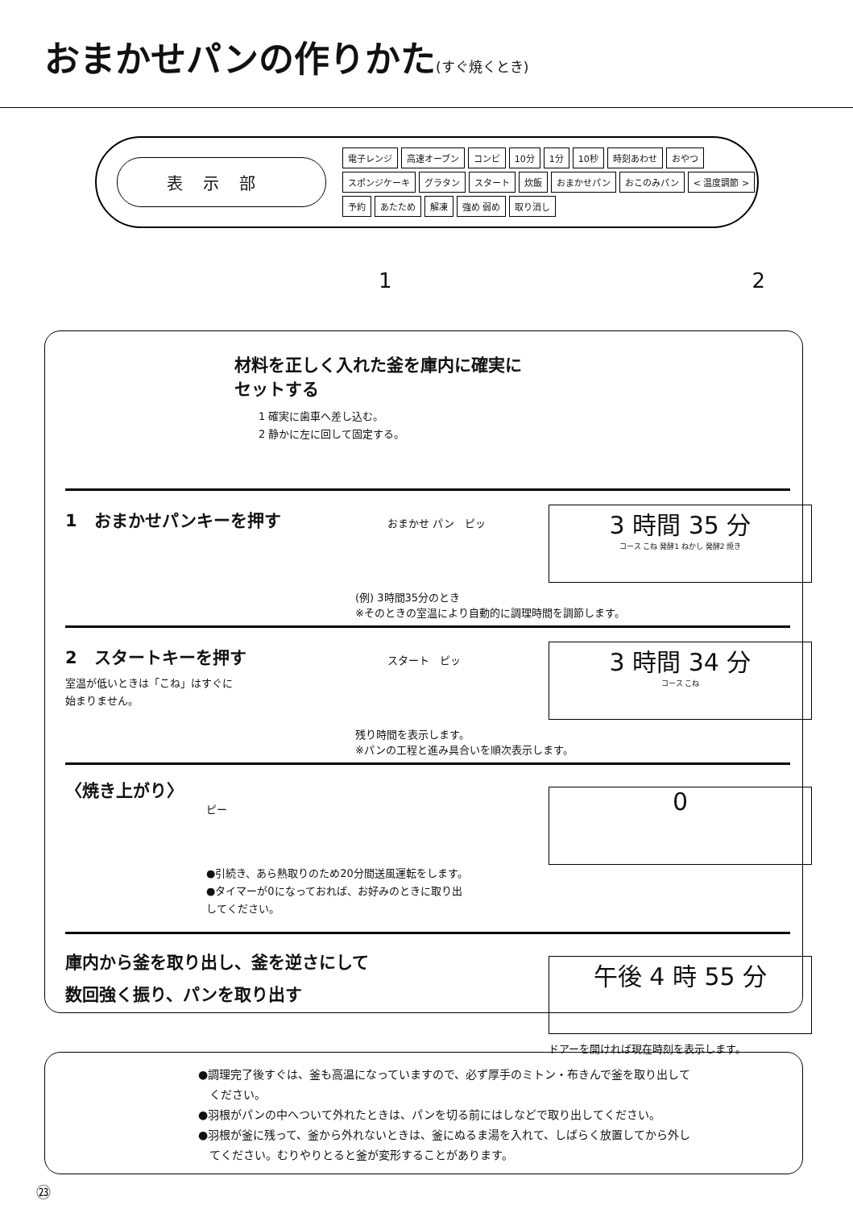おまかせパンの作りかた(すぐ焼くとき)
表示部
電子レンジ 高速オーブン コンビ 10分 1分 10秒 時刻あわせ おやつ スポンジケーキ グラタン スタート 炊飯 おまかせパン おこのみパン < 温度調節 > 予約 あたため 解凍 強め 弱め 取り消し
1 2
材料を正しく入れた釜を庫内に確実に
セットする
1 確実に歯車へ差し込む。
2 静かに左に回して固定する。
1　おまかせパンキーを押す
おまかせ パン　ピッ
3 時間 35 分
コース こね 発酵1 ねかし 発酵2 焼き
(例) 3時間35分のとき
※そのときの室温により自動的に調理時間を調節します。
2　スタートキーを押す
室温が低いときは「こね」はすぐに
始まりません。
スタート　ピッ
3 時間 34 分
コース こね
残り時間を表示します。
※パンの工程と進み具合いを順次表示します。
〈焼き上がり〉
ピー
●引続き、あら熱取りのため20分間送風運転をします。
●タイマーが0になっておれば、お好みのときに取り出
してください。
0
庫内から釜を取り出し、釜を逆さにして
数回強く振り、パンを取り出す
午後 4 時 55 分
ドアーを開ければ現在時刻を表示します。
●調理完了後すぐは、釜も高温になっていますので、必ず厚手のミトン・布きんで釜を取り出して
　ください。
●羽根がパンの中へついて外れたときは、パンを切る前にはしなどで取り出してください。
●羽根が釜に残って、釜から外れないときは、釜にぬるま湯を入れて、しばらく放置してから外し
　てください。むりやりとると釜が変形することがあります。
㉓